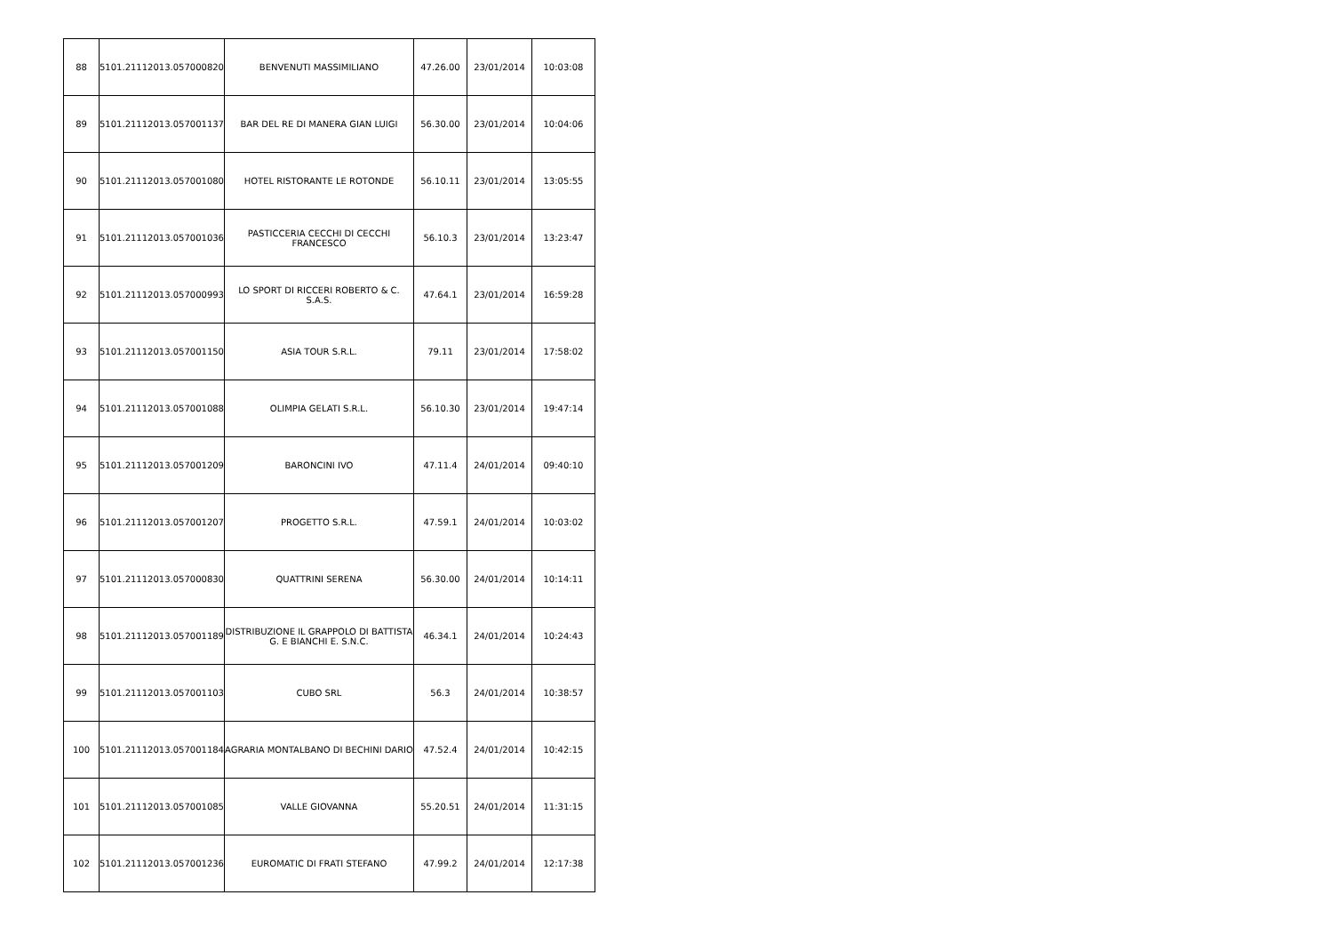| 88 | 5101.21112013.057000820 | BENVENUTI MASSIMILIANO | 47.26.00 | 23/01/2014 | 10:03:08 |
| 89 | 5101.21112013.057001137 | BAR DEL RE DI MANERA GIAN LUIGI | 56.30.00 | 23/01/2014 | 10:04:06 |
| 90 | 5101.21112013.057001080 | HOTEL RISTORANTE LE ROTONDE | 56.10.11 | 23/01/2014 | 13:05:55 |
| 91 | 5101.21112013.057001036 | PASTICCERIA CECCHI DI CECCHI FRANCESCO | 56.10.3 | 23/01/2014 | 13:23:47 |
| 92 | 5101.21112013.057000993 | LO SPORT DI RICCERI ROBERTO & C. S.A.S. | 47.64.1 | 23/01/2014 | 16:59:28 |
| 93 | 5101.21112013.057001150 | ASIA TOUR S.R.L. | 79.11 | 23/01/2014 | 17:58:02 |
| 94 | 5101.21112013.057001088 | OLIMPIA GELATI S.R.L. | 56.10.30 | 23/01/2014 | 19:47:14 |
| 95 | 5101.21112013.057001209 | BARONCINI IVO | 47.11.4 | 24/01/2014 | 09:40:10 |
| 96 | 5101.21112013.057001207 | PROGETTO S.R.L. | 47.59.1 | 24/01/2014 | 10:03:02 |
| 97 | 5101.21112013.057000830 | QUATTRINI SERENA | 56.30.00 | 24/01/2014 | 10:14:11 |
| 98 | 5101.21112013.057001189 | DISTRIBUZIONE IL GRAPPOLO DI BATTISTA G. E BIANCHI E. S.N.C. | 46.34.1 | 24/01/2014 | 10:24:43 |
| 99 | 5101.21112013.057001103 | CUBO SRL | 56.3 | 24/01/2014 | 10:38:57 |
| 100 | 5101.21112013.057001184 | AGRARIA MONTALBANO DI BECHINI DARIO | 47.52.4 | 24/01/2014 | 10:42:15 |
| 101 | 5101.21112013.057001085 | VALLE GIOVANNA | 55.20.51 | 24/01/2014 | 11:31:15 |
| 102 | 5101.21112013.057001236 | EUROMATIC DI FRATI STEFANO | 47.99.2 | 24/01/2014 | 12:17:38 |